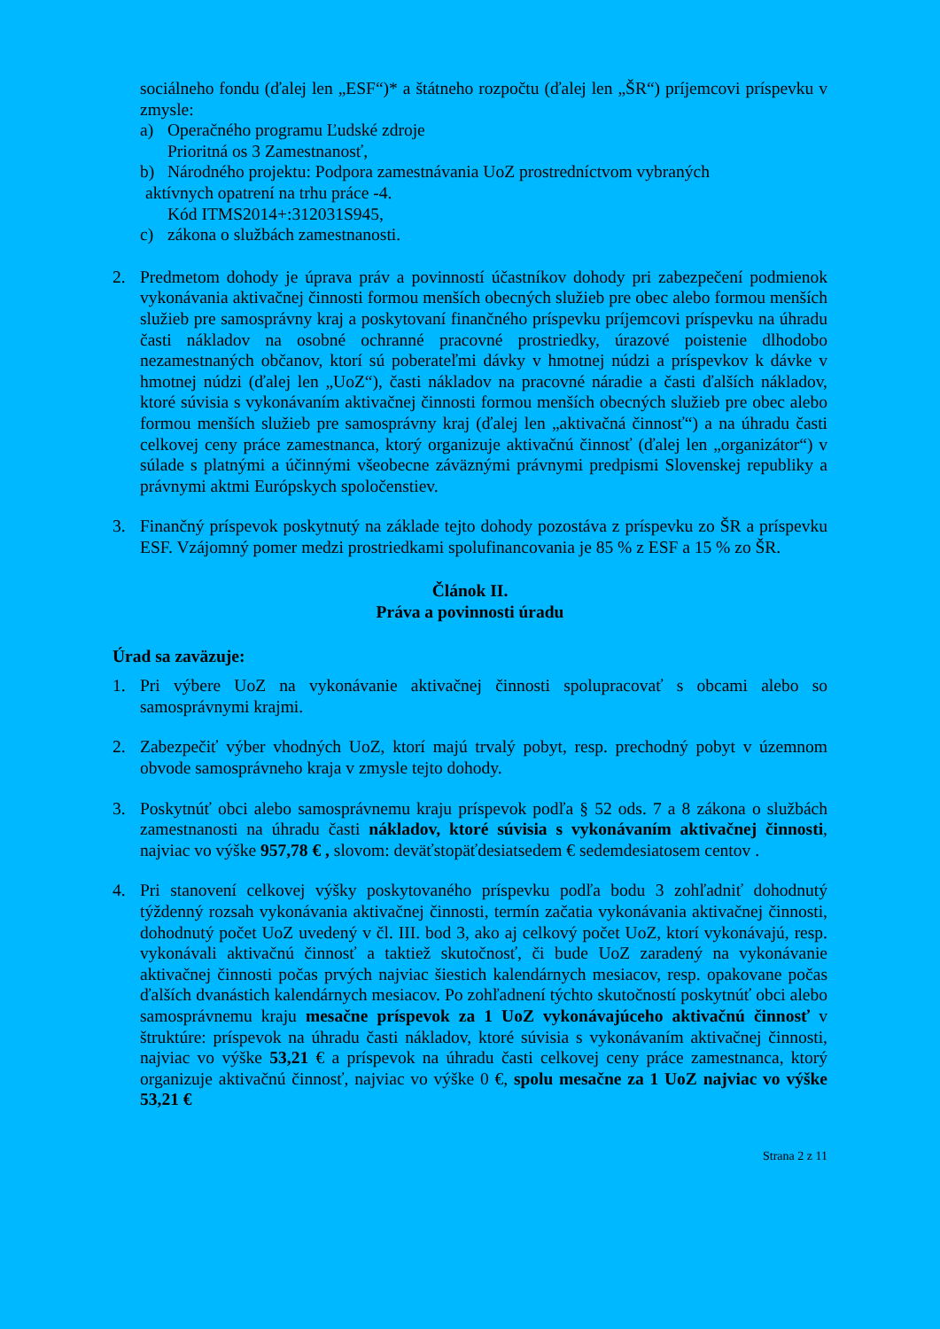sociálneho fondu (ďalej len „ESF“)* a štátneho rozpočtu (ďalej len „ŠR“) príjemcovi príspevku v zmysle:
a) Operačného programu Ľudské zdroje
Prioritná os 3 Zamestnanosť,
b) Národného projektu: Podpora zamestnávania UoZ prostredníctvom vybraných
aktívnych opatrení na trhu práce -4.
Kód ITMS2014+:312031S945,
c) zákona o službách zamestnanosti.
2. Predmetom dohody je úprava práv a povinností účastníkov dohody pri zabezpečení podmienok vykonávania aktivačnej činnosti formou menších obecných služieb pre obec alebo formou menších služieb pre samosprávny kraj a poskytovaní finančného príspevku príjemcovi príspevku na úhradu časti nákladov na osobné ochranné pracovné prostriedky, úrazové poistenie dlhodobo nezamestnaných občanov, ktorí sú poberateľmi dávky v hmotnej núdzi a príspevkov k dávke v hmotnej núdzi (ďalej len „UoZ“), časti nákladov na pracovné náradie a časti ďalších nákladov, ktoré súvisia s vykonávaním aktivačnej činnosti formou menších obecných služieb pre obec alebo formou menších služieb pre samosprávny kraj (ďalej len „aktivačná činnosť“) a na úhradu časti celkovej ceny práce zamestnanca, ktorý organizuje aktivačnú činnosť (ďalej len „organizátor“) v súlade s platnými a účinnými všeobecne záväznými právnymi predpismi Slovenskej republiky a právnymi aktmi Európskych spoločenstiev.
3. Finančný príspevok poskytnutý na základe tejto dohody pozostáva z príspevku zo ŠR a príspevku ESF. Vzájomný pomer medzi prostriedkami spolufinancovania je 85 % z ESF a 15 % zo ŠR.
Článok II.
Práva a povinnosti úradu
Úrad sa zaväzuje:
1. Pri výbere UoZ na vykonávanie aktivačnej činnosti spolupracovať s obcami alebo so samosprávnymi krajmi.
2. Zabezpečiť výber vhodných UoZ, ktorí majú trvalý pobyt, resp. prechodný pobyt v územnom obvode samosprávneho kraja v zmysle tejto dohody.
3. Poskytnúť obci alebo samosprávnemu kraju príspevok podľa § 52 ods. 7 a 8 zákona o službách zamestnanosti na úhradu časti nákladov, ktoré súvisia s vykonávaním aktivačnej činnosti, najviac vo výške 957,78 € , slovom: deväťstopäťdesiatsedem € sedemdesiatosem centov .
4. Pri stanovení celkovej výšky poskytovaného príspevku podľa bodu 3 zohľadniť dohodnutý týždenný rozsah vykonávania aktivačnej činnosti, termín začatia vykonávania aktivačnej činnosti, dohodnutý počet UoZ uvedený v čl. III. bod 3, ako aj celkový počet UoZ, ktorí vykonávajú, resp. vykonávali aktivačnú činnosť a taktiež skutočnosť, či bude UoZ zaradený na vykonávanie aktivačnej činnosti počas prvých najviac šiestich kalendárnych mesiacov, resp. opakovane počas ďalších dvanástich kalendárnych mesiacov. Po zohľadnení týchto skutočností poskytnúť obci alebo samosprávnemu kraju mesačne príspevok za 1 UoZ vykonávajúceho aktivačnú činnosť v štruktúre: príspevok na úhradu časti nákladov, ktoré súvisia s vykonávaním aktivačnej činnosti, najviac vo výške 53,21 € a príspevok na úhradu časti celkovej ceny práce zamestnanca, ktorý organizuje aktivačnú činnosť, najviac vo výške 0 €, spolu mesačne za 1 UoZ najviac vo výške 53,21 €
Strana 2 z 11